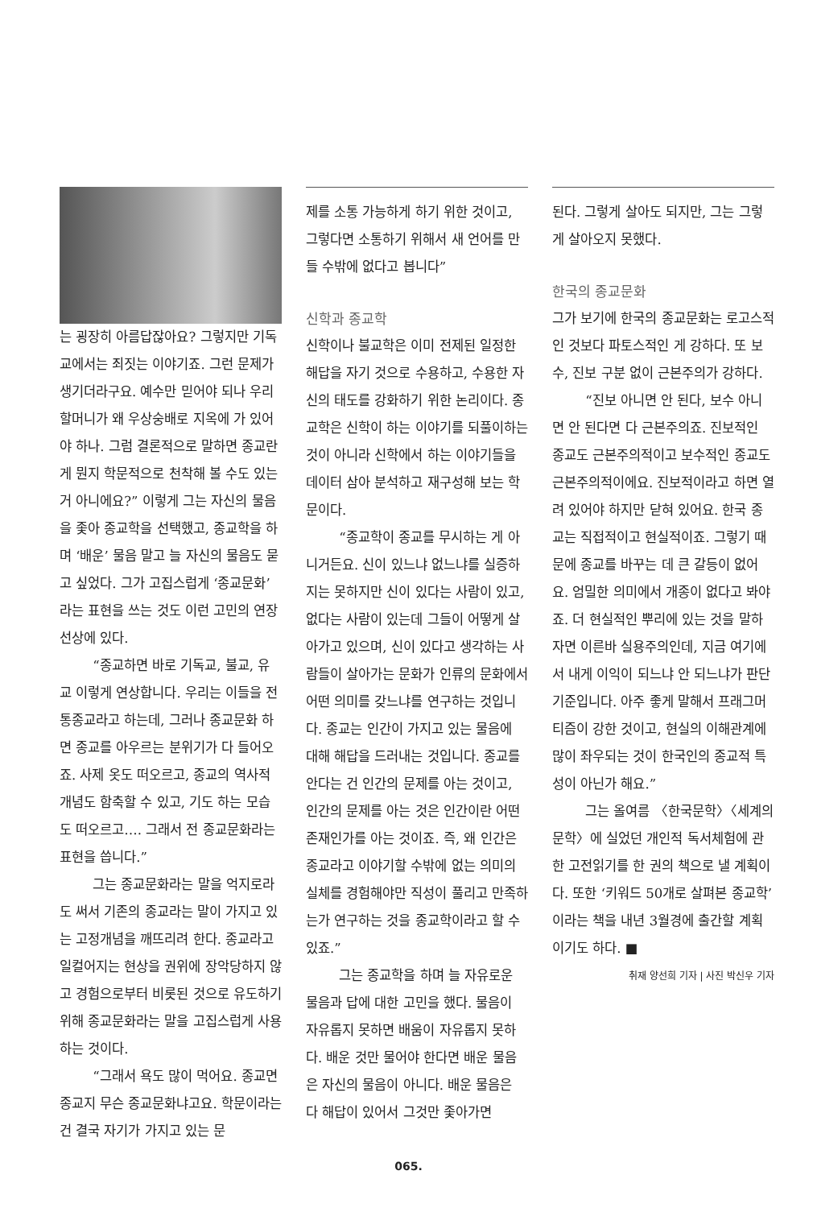는 굉장히 아름답잖아요? 그렇지만 기독교에서는 죄짓는 이야기죠. 그런 문제가 생기더라구요. 예수만 믿어야 되나 우리 할머니가 왜 우상숭배로 지옥에 가 있어야 하나. 그럼 결론적으로 말하면 종교란 게 뭔지 학문적으로 천착해 볼 수도 있는 거 아니에요?” 이렇게 그는 자신의 물음을 좇아 종교학을 선택했고, 종교학을 하며 ‘배운’ 물음 말고 늘 자신의 물음도 묻고 싶었다. 그가 고집스럽게 ‘종교문화’라는 표현을 쓰는 것도 이런 고민의 연장선상에 있다.
“종교하면 바로 기독교, 불교, 유교 이렇게 연상합니다. 우리는 이들을 전통종교라고 하는데, 그러나 종교문화 하면 종교를 아우르는 분위기가 다 들어오죠. 사제 옷도 떠오르고, 종교의 역사적 개념도 함축할 수 있고, 기도 하는 모습도 떠오르고…. 그래서 전 종교문화라는 표현을 씁니다.”
그는 종교문화라는 말을 억지로라도 써서 기존의 종교라는 말이 가지고 있는 고정개념을 깨뜨리려 한다. 종교라고 일컬어지는 현상을 권위에 장악당하지 않고 경험으로부터 비롯된 것으로 유도하기 위해 종교문화라는 말을 고집스럽게 사용하는 것이다.
“그래서 욕도 많이 먹어요. 종교면 종교지 무슨 종교문화냐고요. 학문이라는 건 결국 자기가 가지고 있는 문
제를 소통 가능하게 하기 위한 것이고, 그렇다면 소통하기 위해서 새 언어를 만들 수밖에 없다고 봅니다”
신학과 종교학
신학이나 불교학은 이미 전제된 일정한 해답을 자기 것으로 수용하고, 수용한 자신의 태도를 강화하기 위한 논리이다. 종교학은 신학이 하는 이야기를 되풀이하는 것이 아니라 신학에서 하는 이야기들을 데이터 삼아 분석하고 재구성해 보는 학문이다.
“종교학이 종교를 무시하는 게 아니거든요. 신이 있느냐 없느냐를 실증하지는 못하지만 신이 있다는 사람이 있고, 없다는 사람이 있는데 그들이 어떻게 살아가고 있으며, 신이 있다고 생각하는 사람들이 살아가는 문화가 인류의 문화에서 어떤 의미를 갖느냐를 연구하는 것입니다. 종교는 인간이 가지고 있는 물음에 대해 해답을 드러내는 것입니다. 종교를 안다는 건 인간의 문제를 아는 것이고, 인간의 문제를 아는 것은 인간이란 어떤 존재인가를 아는 것이죠. 즉, 왜 인간은 종교라고 이야기할 수밖에 없는 의미의 실체를 경험해야만 직성이 풀리고 만족하는가 연구하는 것을 종교학이라고 할 수 있죠.”
그는 종교학을 하며 늘 자유로운 물음과 답에 대한 고민을 했다. 물음이 자유롭지 못하면 배움이 자유롭지 못하다. 배운 것만 물어야 한다면 배운 물음은 자신의 물음이 아니다. 배운 물음은 다 해답이 있어서 그것만 좇아가면
된다. 그렇게 살아도 되지만, 그는 그렇게 살아오지 못했다.
한국의 종교문화
그가 보기에 한국의 종교문화는 로고스적인 것보다 파토스적인 게 강하다. 또 보수, 진보 구분 없이 근본주의가 강하다.
“진보 아니면 안 된다, 보수 아니면 안 된다면 다 근본주의죠. 진보적인 종교도 근본주의적이고 보수적인 종교도 근본주의적이에요. 진보적이라고 하면 열려 있어야 하지만 닫혀 있어요. 한국 종교는 직접적이고 현실적이죠. 그렇기 때문에 종교를 바꾸는 데 큰 갈등이 없어요. 엄밀한 의미에서 개종이 없다고 봐야죠. 더 현실적인 뿌리에 있는 것을 말하자면 이른바 실용주의인데, 지금 여기에서 내게 이익이 되느냐 안 되느냐가 판단기준입니다. 아주 좋게 말해서 프래그머티즘이 강한 것이고, 현실의 이해관계에 많이 좌우되는 것이 한국인의 종교적 특성이 아닌가 해요.”
그는 올여름 〈한국문학〉〈세계의 문학〉에 실었던 개인적 독서체험에 관한 고전읽기를 한 권의 책으로 낼 계획이다. 또한 ‘키워드 50개로 살펴본 종교학’이라는 책을 내년 3월경에 출간할 계획이기도 하다. ■
취재 양선희 기자 | 사진 박신우 기자
065.